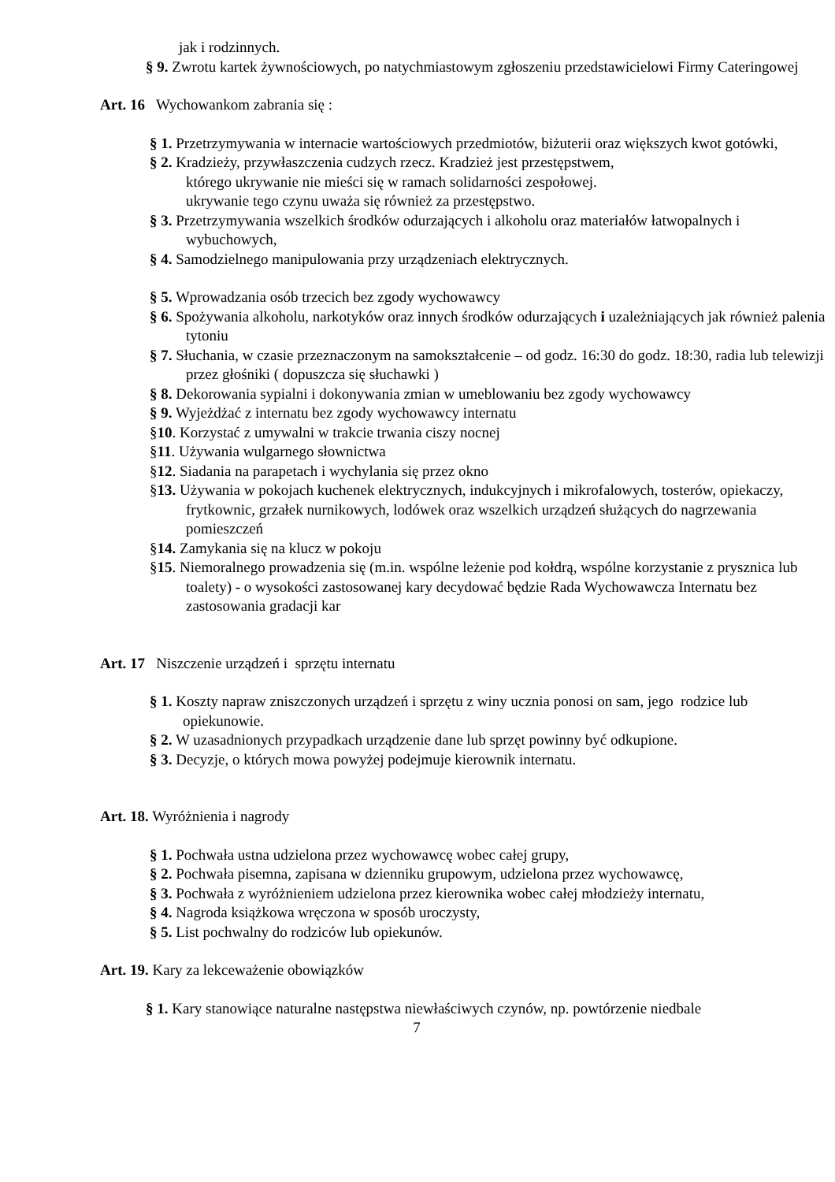jak i rodzinnych.
§ 9. Zwrotu kartek żywnościowych, po natychmiastowym zgłoszeniu przedstawicielowi Firmy Cateringowej
Art. 16 Wychowankom zabrania się :
§ 1. Przetrzymywania w internacie wartościowych przedmiotów, biżuterii oraz większych kwot gotówki,
§ 2. Kradzieży, przywłaszczenia cudzych rzecz. Kradzież jest przestępstwem,
którego ukrywanie nie mieści się w ramach solidarności zespołowej.
ukrywanie tego czynu uważa się również za przestępstwo.
§ 3. Przetrzymywania wszelkich środków odurzających i alkoholu oraz materiałów łatwopalnych i wybuchowych,
§ 4. Samodzielnego manipulowania przy urządzeniach elektrycznych.
§ 5. Wprowadzania osób trzecich bez zgody wychowawcy
§ 6. Spożywania alkoholu, narkotyków oraz innych środków odurzających i uzależniających jak również palenia tytoniu
§ 7. Słuchania, w czasie przeznaczonym na samokształcenie – od godz. 16:30 do godz. 18:30, radia lub telewizji przez głośniki ( dopuszcza się słuchawki )
§ 8. Dekorowania sypialni i dokonywania zmian w umeblowaniu bez zgody wychowawcy
§ 9. Wyjeżdżać z internatu bez zgody wychowawcy internatu
§10. Korzystać z umywalni w trakcie trwania ciszy nocnej
§11. Używania wulgarnego słownictwa
§12. Siadania na parapetach i wychylania się przez okno
§13. Używania w pokojach kuchenek elektrycznych, indukcyjnych i mikrofalowych, tosterów, opiekaczy, frytkownic, grzałek nurnikowych, lodówek oraz wszelkich urządzeń służących do nagrzewania pomieszczeń
§14. Zamykania się na klucz w pokoju
§15. Niemoralnego prowadzenia się (m.in. wspólne leżenie pod kołdrą, wspólne korzystanie z prysznica lub toalety) - o wysokości zastosowanej kary decydować będzie Rada Wychowawcza Internatu bez zastosowania gradacji kar
Art. 17 Niszczenie urządzeń i sprzętu internatu
§ 1. Koszty napraw zniszczonych urządzeń i sprzętu z winy ucznia ponosi on sam, jego rodzice lub opiekunowie.
§ 2. W uzasadnionych przypadkach urządzenie dane lub sprzęt powinny być odkupione.
§ 3. Decyzje, o których mowa powyżej podejmuje kierownik internatu.
Art. 18. Wyróżnienia i nagrody
§ 1. Pochwała ustna udzielona przez wychowawcę wobec całej grupy,
§ 2. Pochwała pisemna, zapisana w dzienniku grupowym, udzielona przez wychowawcę,
§ 3. Pochwała z wyróżnieniem udzielona przez kierownika wobec całej młodzieży internatu,
§ 4. Nagroda książkowa wręczona w sposób uroczysty,
§ 5. List pochwalny do rodziców lub opiekunów.
Art. 19. Kary za lekceważenie obowiązków
§ 1. Kary stanowiące naturalne następstwa niewłaściwych czynów, np. powtórzenie niedbale
7